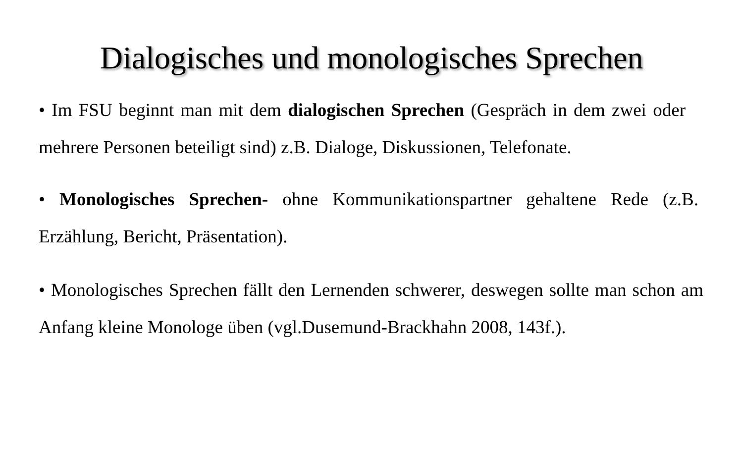Dialogisches und monologisches Sprechen
• Im FSU beginnt man mit dem dialogischen Sprechen (Gespräch in dem zwei oder mehrere Personen beteiligt sind) z.B. Dialoge, Diskussionen, Telefonate.
• Monologisches Sprechen- ohne Kommunikationspartner gehaltene Rede (z.B. Erzählung, Bericht, Präsentation).
• Monologisches Sprechen fällt den Lernenden schwerer, deswegen sollte man schon am Anfang kleine Monologe üben (vgl.Dusemund-Brackhahn 2008, 143f.).